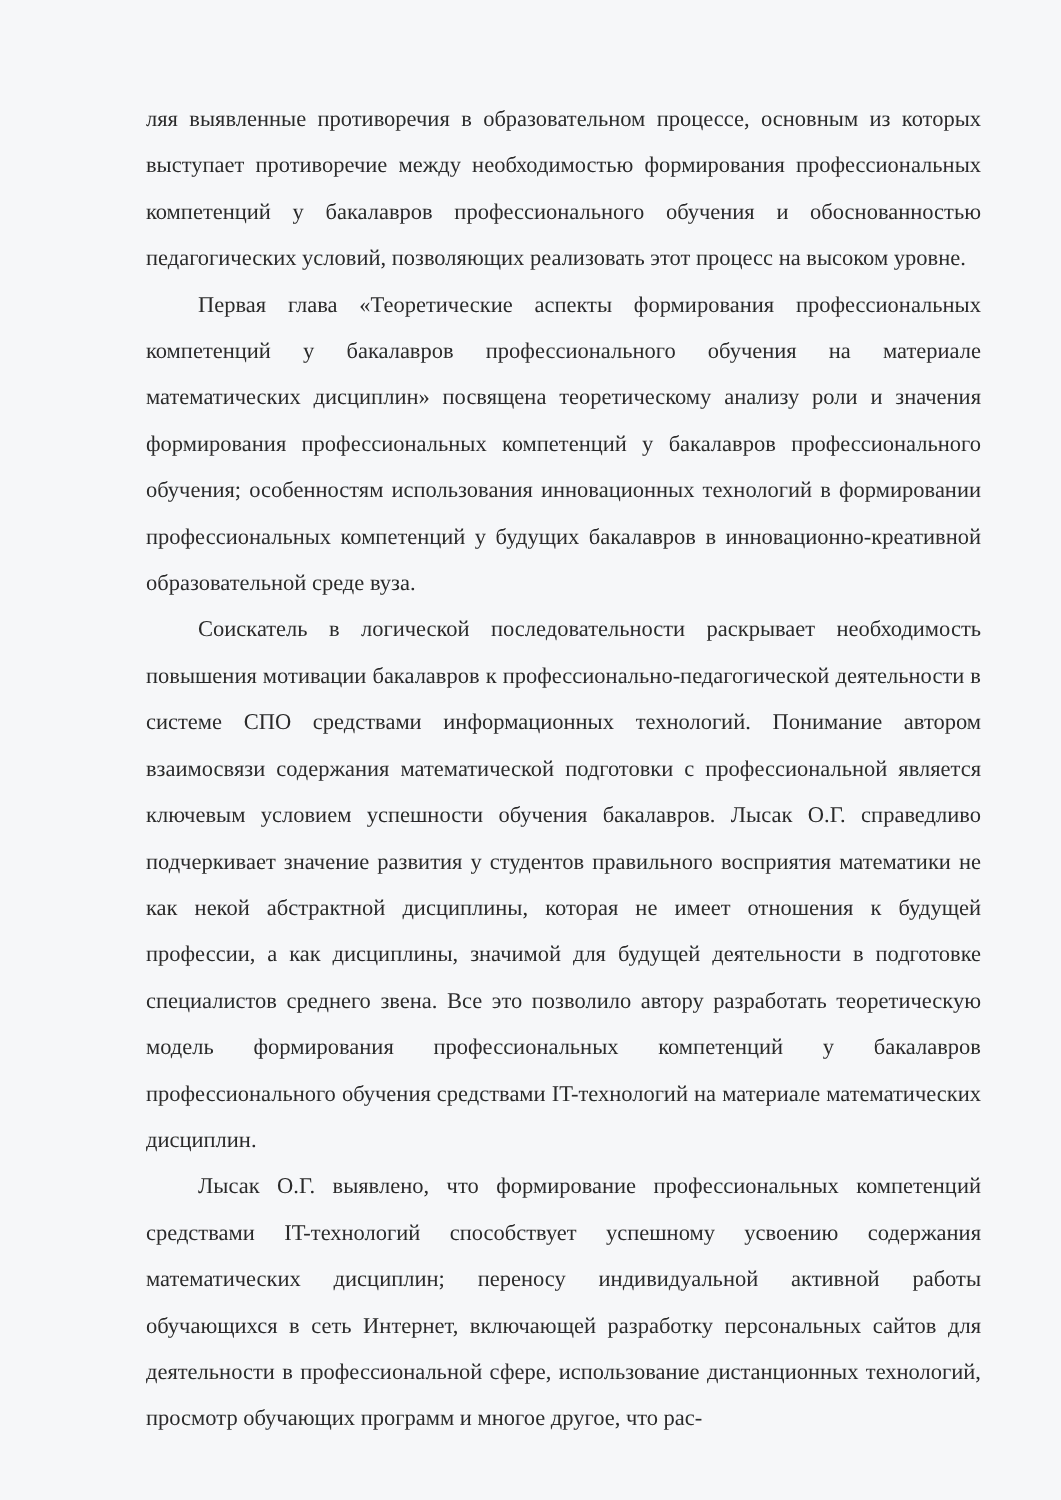ляя выявленные противоречия в образовательном процессе, основным из которых выступает противоречие между необходимостью формирования профессиональных компетенций у бакалавров профессионального обучения и обоснованностью педагогических условий, позволяющих реализовать этот процесс на высоком уровне.
Первая глава «Теоретические аспекты формирования профессиональных компетенций у бакалавров профессионального обучения на материале математических дисциплин» посвящена теоретическому анализу роли и значения формирования профессиональных компетенций у бакалавров профессионального обучения; особенностям использования инновационных технологий в формировании профессиональных компетенций у будущих бакалавров в инновационно-креативной образовательной среде вуза.
Соискатель в логической последовательности раскрывает необходимость повышения мотивации бакалавров к профессионально-педагогической деятельности в системе СПО средствами информационных технологий. Понимание автором взаимосвязи содержания математической подготовки с профессиональной является ключевым условием успешности обучения бакалавров. Лысак О.Г. справедливо подчеркивает значение развития у студентов правильного восприятия математики не как некой абстрактной дисциплины, которая не имеет отношения к будущей профессии, а как дисциплины, значимой для будущей деятельности в подготовке специалистов среднего звена. Все это позволило автору разработать теоретическую модель формирования профессиональных компетенций у бакалавров профессионального обучения средствами IT-технологий на материале математических дисциплин.
Лысак О.Г. выявлено, что формирование профессиональных компетенций средствами IT-технологий способствует успешному усвоению содержания математических дисциплин; переносу индивидуальной активной работы обучающихся в сеть Интернет, включающей разработку персональных сайтов для деятельности в профессиональной сфере, использование дистанционных технологий, просмотр обучающих программ и многое другое, что рас-